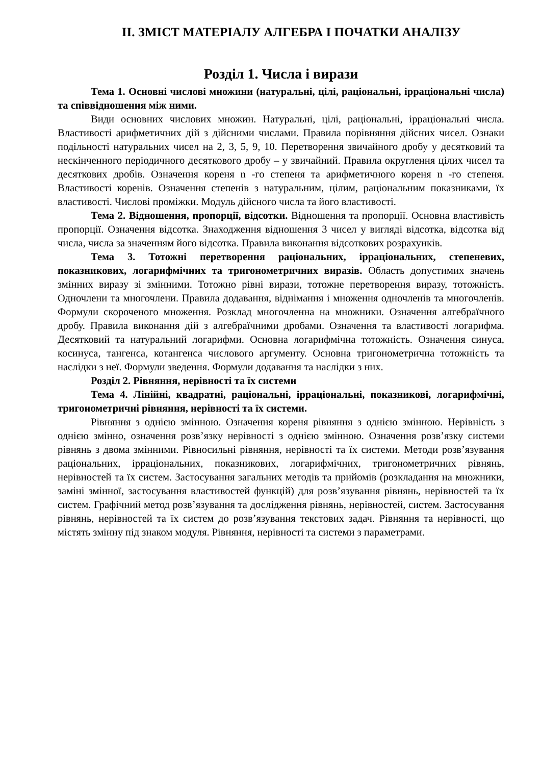ІІ. ЗМІСТ МАТЕРІАЛУ АЛГЕБРА І ПОЧАТКИ АНАЛІЗУ
Розділ 1. Числа і вирази
Тема 1. Основні числові множини (натуральні, цілі, раціональні, ірраціональні числа) та співвідношення між ними.
Види основних числових множин. Натуральні, цілі, раціональні, ірраціональні числа. Властивості арифметичних дій з дійсними числами. Правила порівняння дійсних чисел. Ознаки подільності натуральних чисел на 2, 3, 5, 9, 10. Перетворення звичайного дробу у десятковий та нескінченного періодичного десяткового дробу – у звичайний. Правила округлення цілих чисел та десяткових дробів. Означення кореня n -го степеня та арифметичного кореня n -го степеня. Властивості коренів. Означення степенів з натуральним, цілим, раціональним показниками, їх властивості. Числові проміжки. Модуль дійсного числа та його властивості.
Тема 2. Відношення, пропорції, відсотки. Відношення та пропорції. Основна властивість пропорції. Означення відсотка. Знаходження відношення 3 чисел у вигляді відсотка, відсотка від числа, числа за значенням його відсотка. Правила виконання відсоткових розрахунків.
Тема 3. Тотожні перетворення раціональних, ірраціональних, степеневих, показникових, логарифмічних та тригонометричних виразів. Область допустимих значень змінних виразу зі змінними. Тотожно рівні вирази, тотожне перетворення виразу, тотожність. Одночлени та многочлени. Правила додавання, віднімання і множення одночленів та многочленів. Формули скороченого множення. Розклад многочленна на множники. Означення алгебраїчного дробу. Правила виконання дій з алгебраїчними дробами. Означення та властивості логарифма. Десятковий та натуральний логарифми. Основна логарифмічна тотожність. Означення синуса, косинуса, тангенса, котангенса числового аргументу. Основна тригонометрична тотожність та наслідки з неї. Формули зведення. Формули додавання та наслідки з них.
Розділ 2. Рівняння, нерівності та їх системи
Тема 4. Лінійні, квадратні, раціональні, ірраціональні, показникові, логарифмічні, тригонометричні рівняння, нерівності та їх системи.
Рівняння з однією змінною. Означення кореня рівняння з однією змінною. Нерівність з однією змінно, означення розв’язку нерівності з однією змінною. Означення розв’язку системи рівнянь з двома змінними. Рівносильні рівняння, нерівності та їх системи. Методи розв’язування раціональних, ірраціональних, показникових, логарифмічних, тригонометричних рівнянь, нерівностей та їх систем. Застосування загальних методів та прийомів (розкладання на множники, заміні змінної, застосування властивостей функцій) для розв’язування рівнянь, нерівностей та їх систем. Графічний метод розв’язування та дослідження рівнянь, нерівностей, систем. Застосування рівнянь, нерівностей та їх систем до розв’язування текстових задач. Рівняння та нерівності, що містять змінну під знаком модуля. Рівняння, нерівності та системи з параметрами.